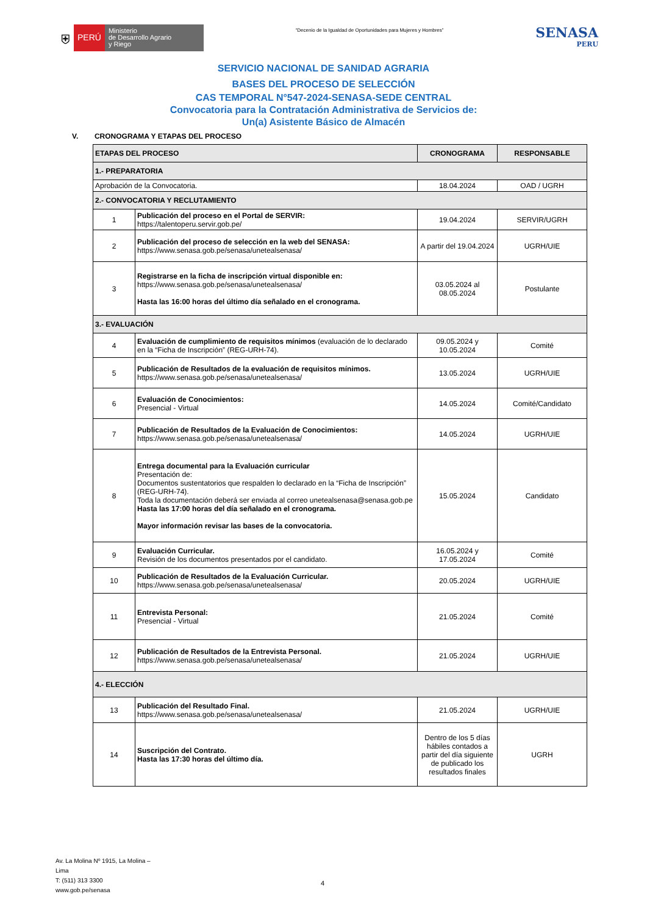⛨
PERÚ
Ministerio
de Desarrollo Agrario
y Riego
“Decenio de la Igualdad de Oportunidades para Mujeres y Hombres”
SENASA
PERU
SERVICIO NACIONAL DE SANIDAD AGRARIA
BASES DEL PROCESO DE SELECCIÓN
CAS TEMPORAL N°547-2024-SENASA-SEDE CENTRAL
Convocatoria para la Contratación Administrativa de Servicios de:
Un(a) Asistente Básico de Almacén
V. CRONOGRAMA Y ETAPAS DEL PROCESO
| ETAPAS DEL PROCESO | | CRONOGRAMA | RESPONSABLE |
| --- | --- | --- | --- |
| 1.- PREPARATORIA | | | |
| Aprobación de la Convocatoria. | | 18.04.2024 | OAD / UGRH |
| 2.- CONVOCATORIA Y RECLUTAMIENTO | | | |
| 1 | Publicación del proceso en el Portal de SERVIR: https://talentoperu.servir.gob.pe/ | 19.04.2024 | SERVIR/UGRH |
| 2 | Publicación del proceso de selección en la web del SENASA: https://www.senasa.gob.pe/senasa/unetealsenasa/ | A partir del 19.04.2024 | UGRH/UIE |
| 3 | Registrarse en la ficha de inscripción virtual disponible en: https://www.senasa.gob.pe/senasa/unetealsenasa/ Hasta las 16:00 horas del último día señalado en el cronograma. | 03.05.2024 al 08.05.2024 | Postulante |
| 3.- EVALUACIÓN | | | |
| 4 | Evaluación de cumplimiento de requisitos mínimos (evaluación de lo declarado en la “Ficha de Inscripción” (REG-URH-74). | 09.05.2024 y 10.05.2024 | Comité |
| 5 | Publicación de Resultados de la evaluación de requisitos mínimos. https://www.senasa.gob.pe/senasa/unetealsenasa/ | 13.05.2024 | UGRH/UIE |
| 6 | Evaluación de Conocimientos: Presencial - Virtual | 14.05.2024 | Comité/Candidato |
| 7 | Publicación de Resultados de la Evaluación de Conocimientos: https://www.senasa.gob.pe/senasa/unetealsenasa/ | 14.05.2024 | UGRH/UIE |
| 8 | Entrega documental para la Evaluación curricular Presentación de: Documentos sustentatorios que respalden lo declarado en la “Ficha de Inscripción” (REG-URH-74). Toda la documentación deberá ser enviada al correo unetealsenasa@senasa.gob.pe Hasta las 17:00 horas del día señalado en el cronograma. Mayor información revisar las bases de la convocatoria. | 15.05.2024 | Candidato |
| 9 | Evaluación Curricular. Revisión de los documentos presentados por el candidato. | 16.05.2024 y 17.05.2024 | Comité |
| 10 | Publicación de Resultados de la Evaluación Curricular. https://www.senasa.gob.pe/senasa/unetealsenasa/ | 20.05.2024 | UGRH/UIE |
| 11 | Entrevista Personal: Presencial - Virtual | 21.05.2024 | Comité |
| 12 | Publicación de Resultados de la Entrevista Personal. https://www.senasa.gob.pe/senasa/unetealsenasa/ | 21.05.2024 | UGRH/UIE |
| 4.- ELECCIÓN | | | |
| 13 | Publicación del Resultado Final. https://www.senasa.gob.pe/senasa/unetealsenasa/ | 21.05.2024 | UGRH/UIE |
| 14 | Suscripción del Contrato. Hasta las 17:30 horas del último día. | Dentro de los 5 días hábiles contados a partir del día siguiente de publicado los resultados finales | UGRH |
Av. La Molina Nº 1915, La Molina –
Lima
T: (511) 313 3300
www.gob.pe/senasa
4